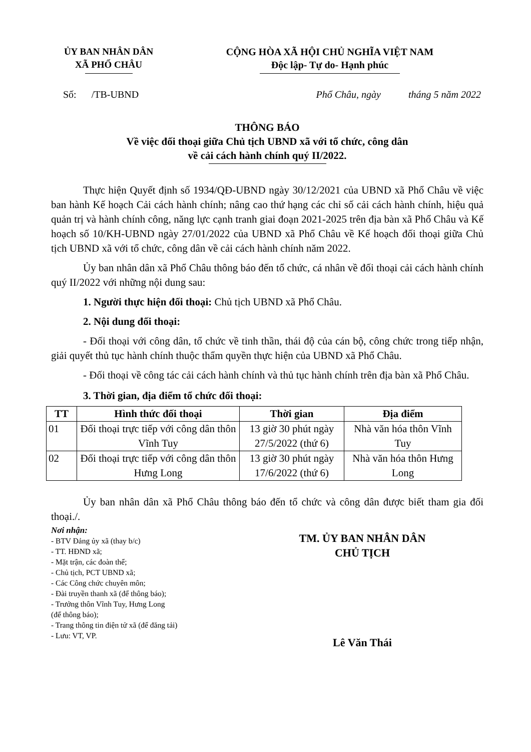ỦY BAN NHÂN DÂN
XÃ PHỔ CHÂU
CỘNG HÒA XÃ HỘI CHỦ NGHĨA VIỆT NAM
Độc lập- Tự do- Hạnh phúc
Số: /TB-UBND Phổ Châu, ngày tháng 5 năm 2022
THÔNG BÁO
Về việc đối thoại giữa Chủ tịch UBND xã với tổ chức, công dân
về cải cách hành chính quý II/2022.
Thực hiện Quyết định số 1934/QĐ-UBND ngày 30/12/2021 của UBND xã Phổ Châu về việc ban hành Kế hoạch Cải cách hành chính; nâng cao thứ hạng các chỉ số cải cách hành chính, hiệu quả quản trị và hành chính công, năng lực cạnh tranh giai đoạn 2021-2025 trên địa bàn xã Phổ Châu và Kế hoạch số 10/KH-UBND ngày 27/01/2022 của UBND xã Phổ Châu về Kế hoạch đối thoại giữa Chủ tịch UBND xã với tổ chức, công dân về cải cách hành chính năm 2022.
Ủy ban nhân dân xã Phổ Châu thông báo đến tổ chức, cá nhân về đối thoại cải cách hành chính quý II/2022 với những nội dung sau:
1. Người thực hiện đối thoại: Chủ tịch UBND xã Phổ Châu.
2. Nội dung đối thoại:
- Đối thoại với công dân, tổ chức về tinh thần, thái độ của cán bộ, công chức trong tiếp nhận, giải quyết thủ tục hành chính thuộc thẩm quyền thực hiện của UBND xã Phổ Châu.
- Đối thoại về công tác cải cách hành chính và thủ tục hành chính trên địa bàn xã Phổ Châu.
3. Thời gian, địa điểm tổ chức đối thoại:
| TT | Hình thức đối thoại | Thời gian | Địa điểm |
| --- | --- | --- | --- |
| 01 | Đối thoại trực tiếp với công dân thôn Vĩnh Tuy | 13 giờ 30 phút ngày 27/5/2022 (thứ 6) | Nhà văn hóa thôn Vĩnh Tuy |
| 02 | Đối thoại trực tiếp với công dân thôn Hưng Long | 13 giờ 30 phút ngày 17/6/2022 (thứ 6) | Nhà văn hóa thôn Hưng Long |
Ủy ban nhân dân xã Phổ Châu thông báo đến tổ chức và công dân được biết tham gia đối thoại./.
Nơi nhận:
- BTV Đảng ủy xã (thay b/c)
- TT. HĐND xã;
- Mặt trận, các đoàn thể;
- Chủ tịch, PCT UBND xã;
- Các Công chức chuyên môn;
- Đài truyền thanh xã (để thông báo);
- Trưởng thôn Vĩnh Tuy, Hưng Long
(để thông báo);
- Trang thông tin điện tử xã (để đăng tải)
- Lưu: VT, VP.
TM. ỦY BAN NHÂN DÂN
CHỦ TỊCH
Lê Văn Thái